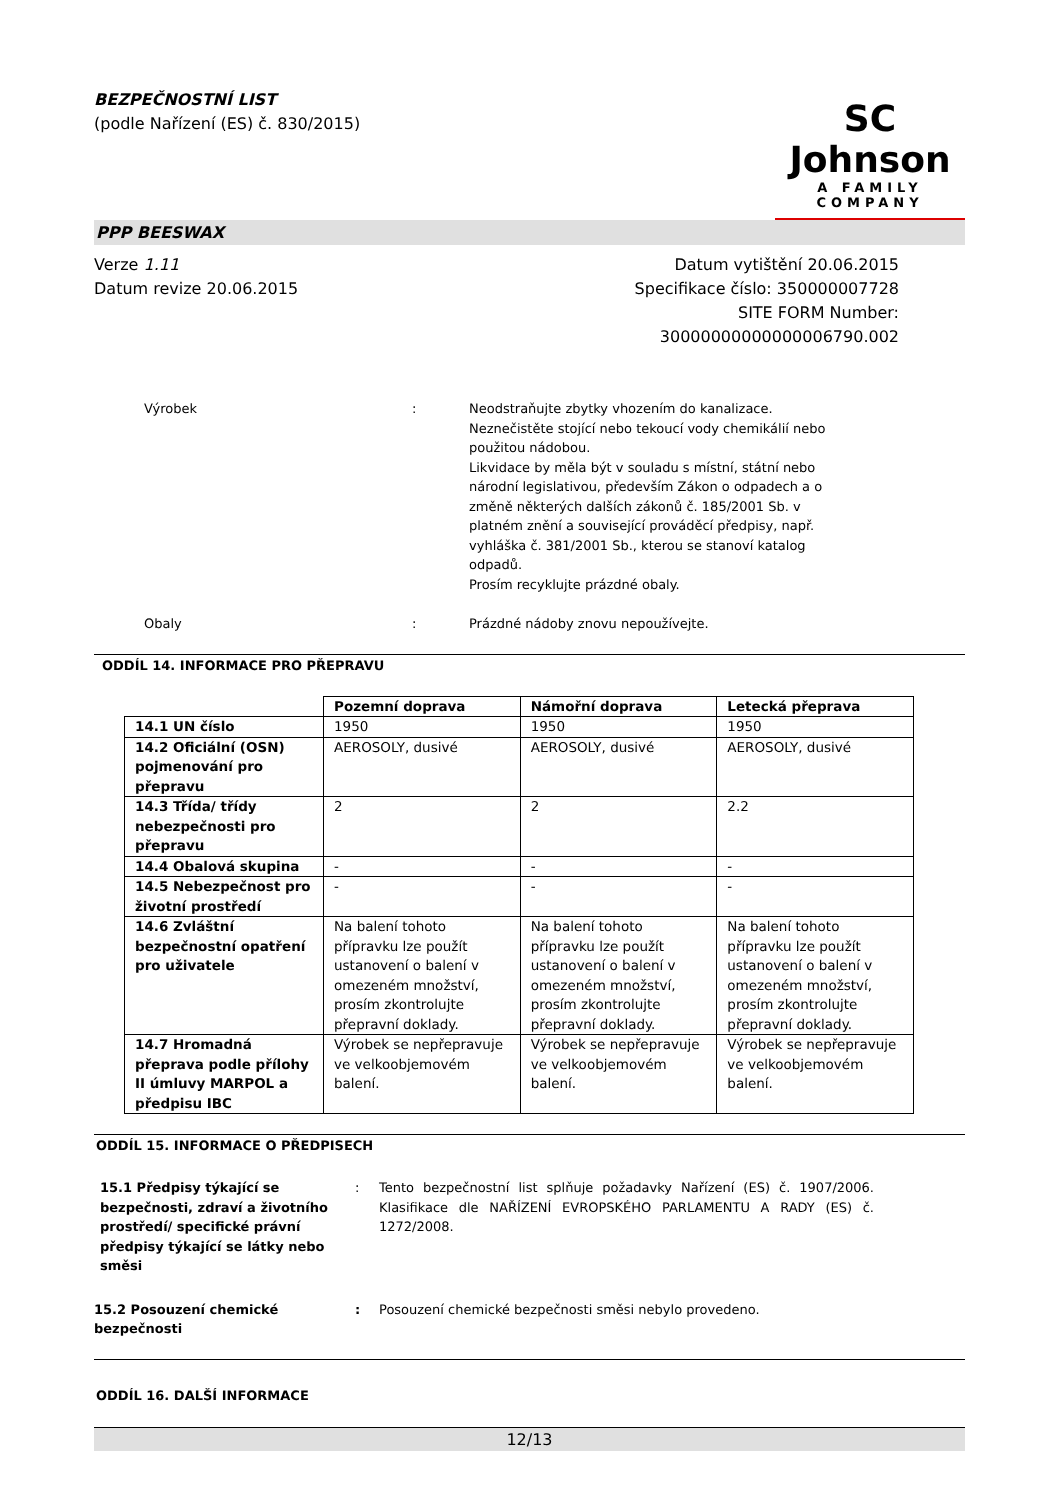BEZPEČNOSTNÍ LIST
(podle Nařízení (ES) č. 830/2015)
SC Johnson
A FAMILY COMPANY
PPP BEESWAX
Verze 1.11
Datum revize 20.06.2015
Datum vytištění 20.06.2015
Specifikace číslo: 350000007728
SITE FORM Number:
30000000000000006790.002
Výrobek : Neodstraňujte zbytky vhozením do kanalizace.
Neznečistěte stojící nebo tekoucí vody chemikálií nebo použitou nádobou.
Likvidace by měla být v souladu s místní, státní nebo národní legislativou, především Zákon o odpadech a o změně některých dalších zákonů č. 185/2001 Sb. v platném znění a související prováděcí předpisy, např. vyhláška č. 381/2001 Sb., kterou se stanoví katalog odpadů.
Prosím recyklujte prázdné obaly.
Obaly : Prázdné nádoby znovu nepoužívejte.
ODDÍL 14. INFORMACE PRO PŘEPRAVU
| | Pozemní doprava | Námořní doprava | Letecká přeprava |
| --- | --- | --- | --- |
| 14.1 UN číslo | 1950 | 1950 | 1950 |
| 14.2 Oficiální (OSN) pojmenování pro přepravu | AEROSOLY, dusivé | AEROSOLY, dusivé | AEROSOLY, dusivé |
| 14.3 Třída/ třídy nebezpečnosti pro přepravu | 2 | 2 | 2.2 |
| 14.4 Obalová skupina | - | - | - |
| 14.5 Nebezpečnost pro životní prostředí | - | - | - |
| 14.6 Zvláštní bezpečnostní opatření pro uživatele | Na balení tohoto přípravku lze použít ustanovení o balení v omezeném množství, prosím zkontrolujte přepravní doklady. | Na balení tohoto přípravku lze použít ustanovení o balení v omezeném množství, prosím zkontrolujte přepravní doklady. | Na balení tohoto přípravku lze použít ustanovení o balení v omezeném množství, prosím zkontrolujte přepravní doklady. |
| 14.7 Hromadná přeprava podle přílohy II úmluvy MARPOL a předpisu IBC | Výrobek se nepřepravuje ve velkoobjemovém balení. | Výrobek se nepřepravuje ve velkoobjemovém balení. | Výrobek se nepřepravuje ve velkoobjemovém balení. |
ODDÍL 15. INFORMACE O PŘEDPISECH
15.1 Předpisy týkající se bezpečnosti, zdraví a životního prostředí/ specifické právní předpisy týkající se látky nebo směsi
: Tento bezpečnostní list splňuje požadavky Nařízení (ES) č. 1907/2006. Klasifikace dle NAŘÍZENÍ EVROPSKÉHO PARLAMENTU A RADY (ES) č. 1272/2008.
15.2 Posouzení chemické bezpečnosti
: Posouzení chemické bezpečnosti směsi nebylo provedeno.
ODDÍL 16. DALŠÍ INFORMACE
12/13